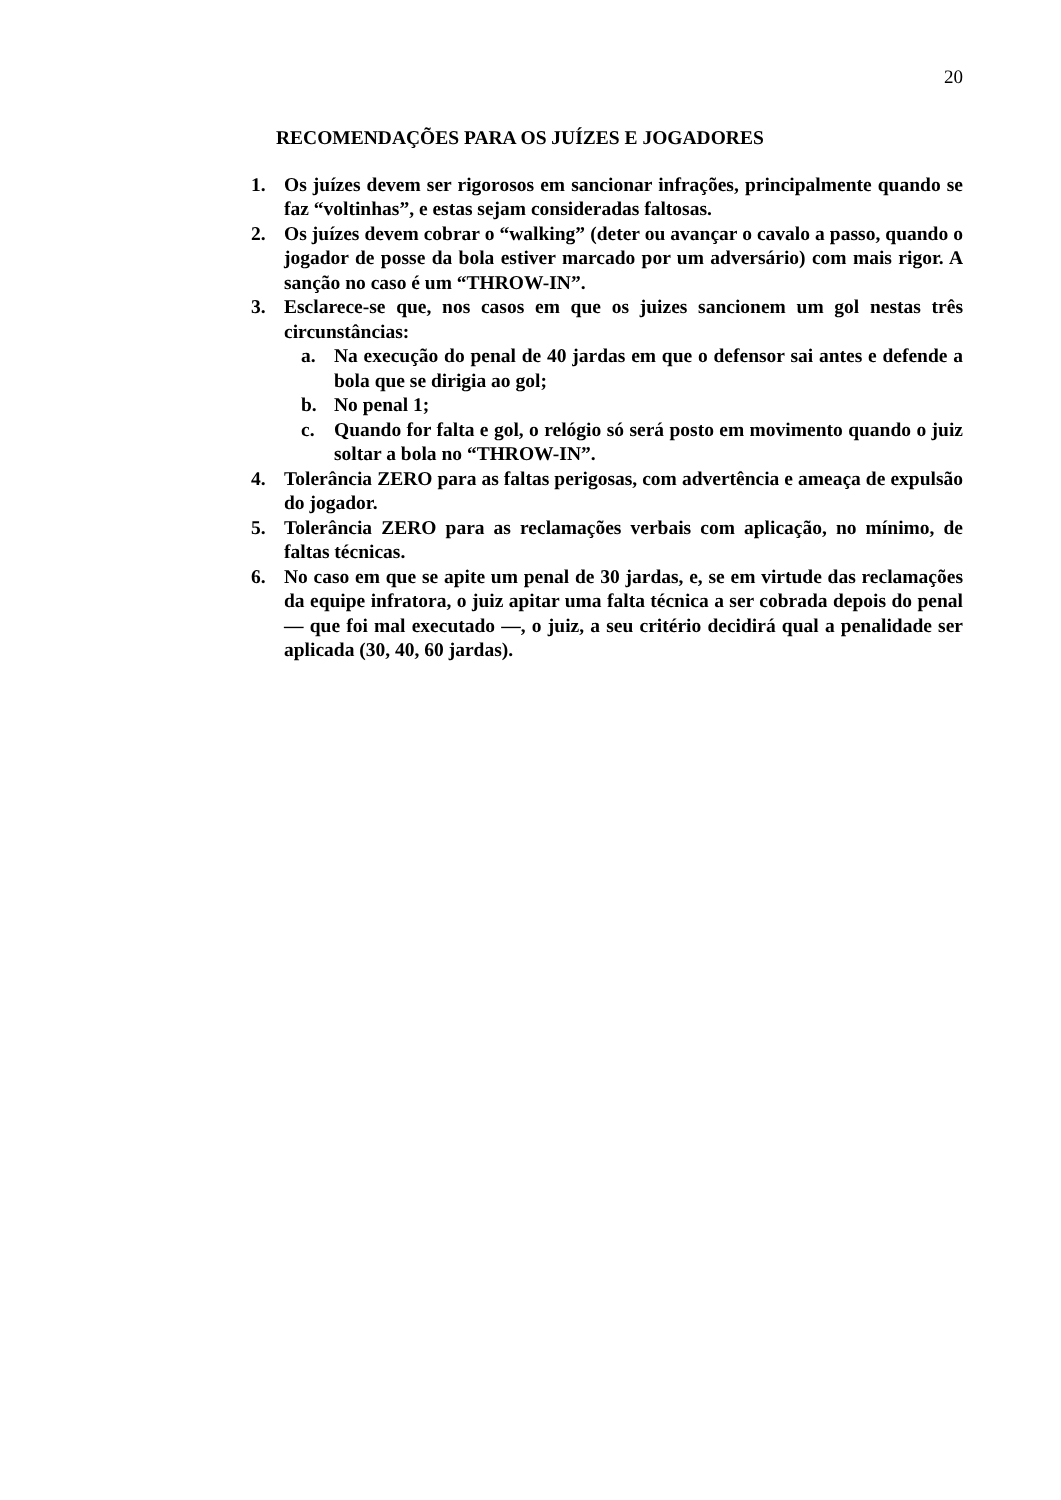20
RECOMENDAÇÕES PARA OS JUÍZES E JOGADORES
1. Os juízes devem ser rigorosos em sancionar infrações, principalmente quando se faz “voltinhas”, e estas sejam consideradas faltosas.
2. Os juízes devem cobrar o “walking” (deter ou avançar o cavalo a passo, quando o jogador de posse da bola estiver marcado por um adversário) com mais rigor. A sanção no caso é um “THROW-IN”.
3. Esclarece-se que, nos casos em que os juizes sancionem um gol nestas três circunstâncias:
a. Na execução do penal de 40 jardas em que o defensor sai antes e defende a bola que se dirigia ao gol;
b. No penal 1;
c. Quando for falta e gol, o relógio só será posto em movimento quando o juiz soltar a bola no “THROW-IN”.
4. Tolerância ZERO para as faltas perigosas, com advertência e ameaça de expulsão do jogador.
5. Tolerância ZERO para as reclamações verbais com aplicação, no mínimo, de faltas técnicas.
6. No caso em que se apite um penal de 30 jardas, e, se em virtude das reclamações da equipe infratora, o juiz apitar uma falta técnica a ser cobrada depois do penal — que foi mal executado —, o juiz, a seu critério decidirá qual a penalidade ser aplicada (30, 40, 60 jardas).